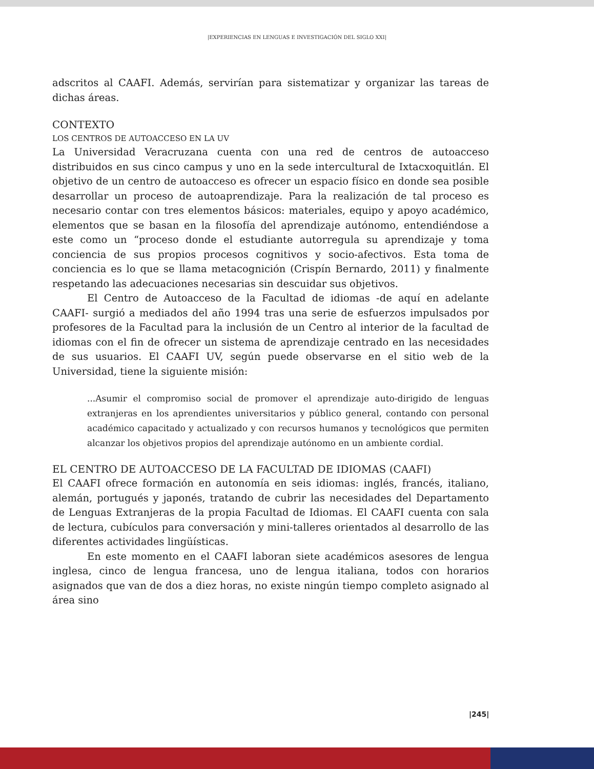|EXPERIENCIAS EN LENGUAS E INVESTIGACIÓN DEL SIGLO XXI|
adscritos al CAAFI. Además, servirían para sistematizar y organizar las tareas de dichas áreas.
CONTEXTO
LOS CENTROS DE AUTOACCESO EN LA UV
La Universidad Veracruzana cuenta con una red de centros de autoacceso distribuidos en sus cinco campus y uno en la sede intercultural de Ixtacxoquitlán. El objetivo de un centro de autoacceso es ofrecer un espacio físico en donde sea posible desarrollar un proceso de autoaprendizaje. Para la realización de tal proceso es necesario contar con tres elementos básicos: materiales, equipo y apoyo académico, elementos que se basan en la filosofía del aprendizaje autónomo, entendiéndose a este como un “proceso donde el estudiante autorregula su aprendizaje y toma conciencia de sus propios procesos cognitivos y socio-afectivos. Esta toma de conciencia es lo que se llama metacognición (Crispín Bernardo, 2011) y finalmente respetando las adecuaciones necesarias sin descuidar sus objetivos.
El Centro de Autoacceso de la Facultad de idiomas -de aquí en adelante CAAFI- surgió a mediados del año 1994 tras una serie de esfuerzos impulsados por profesores de la Facultad para la inclusión de un Centro al interior de la facultad de idiomas con el fin de ofrecer un sistema de aprendizaje centrado en las necesidades de sus usuarios. El CAAFI UV, según puede observarse en el sitio web de la Universidad, tiene la siguiente misión:
...Asumir el compromiso social de promover el aprendizaje auto-dirigido de lenguas extranjeras en los aprendientes universitarios y público general, contando con personal académico capacitado y actualizado y con recursos humanos y tecnológicos que permiten alcanzar los objetivos propios del aprendizaje autónomo en un ambiente cordial.
EL CENTRO DE AUTOACCESO DE LA FACULTAD DE IDIOMAS (CAAFI)
El CAAFI ofrece formación en autonomía en seis idiomas: inglés, francés, italiano, alemán, portugués y japonés, tratando de cubrir las necesidades del Departamento de Lenguas Extranjeras de la propia Facultad de Idiomas. El CAAFI cuenta con sala de lectura, cubículos para conversación y mini-talleres orientados al desarrollo de las diferentes actividades lingüísticas.
En este momento en el CAAFI laboran siete académicos asesores de lengua inglesa, cinco de lengua francesa, uno de lengua italiana, todos con horarios asignados que van de dos a diez horas, no existe ningún tiempo completo asignado al área sino
|245|